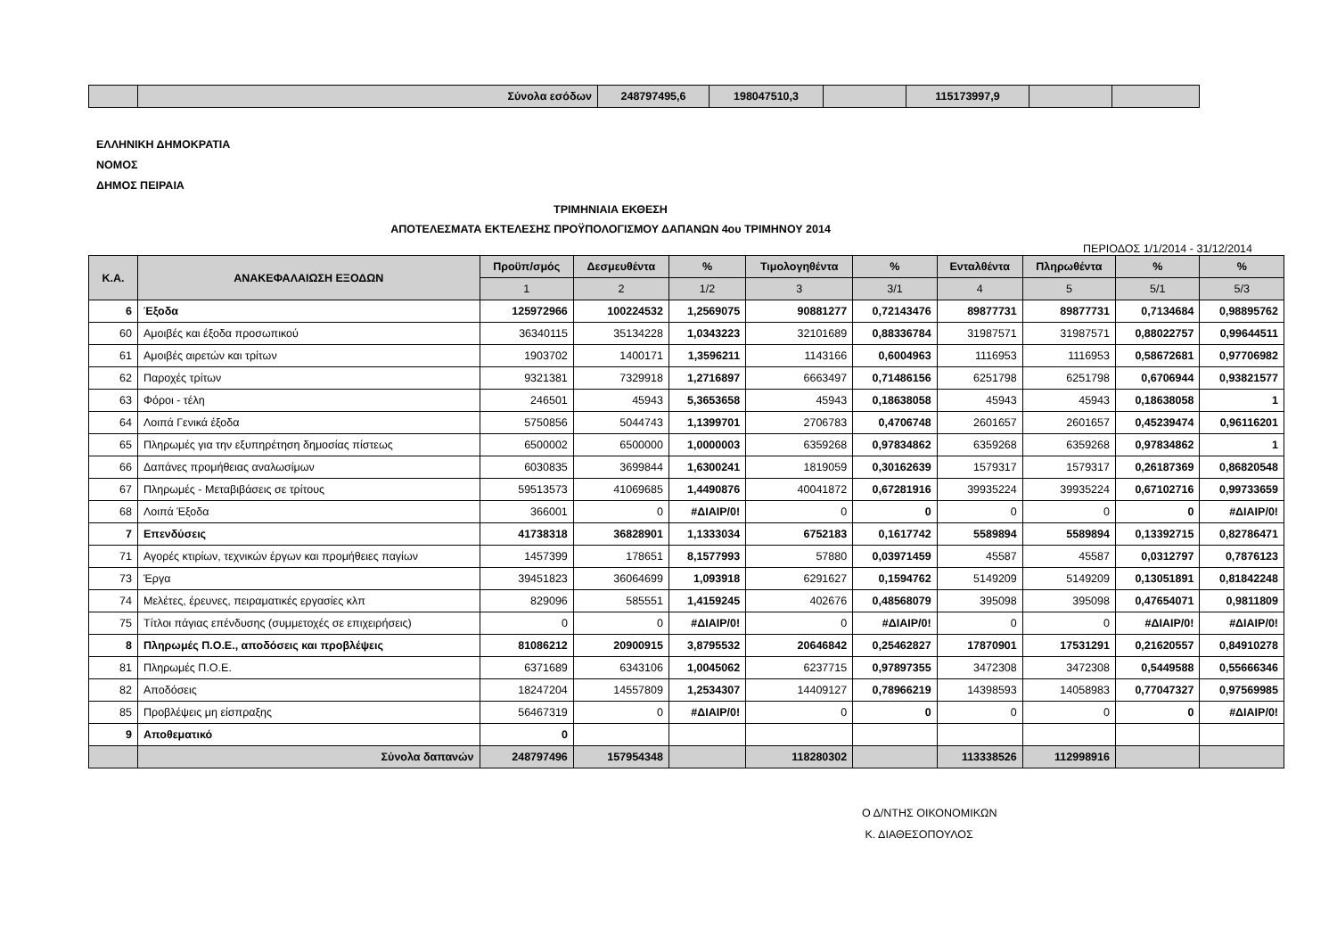| | Σύνολα εσόδων | 248797495,6 | 198047510,3 | | 115173997,9 | | |
ΕΛΛΗΝΙΚΗ ΔΗΜΟΚΡΑΤΙΑ
ΝΟΜΟΣ
ΔΗΜΟΣ ΠΕΙΡΑΙΑ
ΤΡΙΜΗΝΙΑΙΑ ΕΚΘΕΣΗ
ΑΠΟΤΕΛΕΣΜΑΤΑ ΕΚΤΕΛΕΣΗΣ ΠΡΟΫΠΟΛΟΓΙΣΜΟΥ ΔΑΠΑΝΩΝ 4ου ΤΡΙΜΗΝΟΥ 2014
ΠΕΡΙΟΔΟΣ 1/1/2014 - 31/12/2014
| Κ.Α. | ΑΝΑΚΕΦΑΛΑΙΩΣΗ ΕΞΟΔΩΝ | Προϋπ/σμός | Δεσμευθέντα | % | Τιμολογηθέντα | % | Ενταλθέντα | Πληρωθέντα | % | % |
| --- | --- | --- | --- | --- | --- | --- | --- | --- | --- | --- |
| | | 1 | 2 | 1/2 | 3 | 3/1 | 4 | 5 | 5/1 | 5/3 |
| 6 | Έξοδα | 125972966 | 100224532 | 1,2569075 | 90881277 | 0,72143476 | 89877731 | 89877731 | 0,7134684 | 0,98895762 |
| 60 | Αμοιβές και έξοδα προσωπικού | 36340115 | 35134228 | 1,0343223 | 32101689 | 0,88336784 | 31987571 | 31987571 | 0,88022757 | 0,99644511 |
| 61 | Αμοιβές αιρετών και τρίτων | 1903702 | 1400171 | 1,3596211 | 1143166 | 0,6004963 | 1116953 | 1116953 | 0,58672681 | 0,97706982 |
| 62 | Παροχές τρίτων | 9321381 | 7329918 | 1,2716897 | 6663497 | 0,71486156 | 6251798 | 6251798 | 0,6706944 | 0,93821577 |
| 63 | Φόροι - τέλη | 246501 | 45943 | 5,3653658 | 45943 | 0,18638058 | 45943 | 45943 | 0,18638058 | 1 |
| 64 | Λοιπά Γενικά έξοδα | 5750856 | 5044743 | 1,1399701 | 2706783 | 0,4706748 | 2601657 | 2601657 | 0,45239474 | 0,96116201 |
| 65 | Πληρωμές για την εξυπηρέτηση δημοσίας πίστεως | 6500002 | 6500000 | 1,0000003 | 6359268 | 0,97834862 | 6359268 | 6359268 | 0,97834862 | 1 |
| 66 | Δαπάνες προμήθειας αναλωσίμων | 6030835 | 3699844 | 1,6300241 | 1819059 | 0,30162639 | 1579317 | 1579317 | 0,26187369 | 0,86820548 |
| 67 | Πληρωμές - Μεταβιβάσεις σε τρίτους | 59513573 | 41069685 | 1,4490876 | 40041872 | 0,67281916 | 39935224 | 39935224 | 0,67102716 | 0,99733659 |
| 68 | Λοιπά Έξοδα | 366001 | 0 | #ΔΙΑΙΡ/0! | 0 | 0 | 0 | 0 | 0 | #ΔΙΑΙΡ/0! |
| 7 | Επενδύσεις | 41738318 | 36828901 | 1,1333034 | 6752183 | 0,1617742 | 5589894 | 5589894 | 0,13392715 | 0,82786471 |
| 71 | Αγορές κτιρίων, τεχνικών έργων και προμήθειες παγίων | 1457399 | 178651 | 8,1577993 | 57880 | 0,03971459 | 45587 | 45587 | 0,0312797 | 0,7876123 |
| 73 | Έργα | 39451823 | 36064699 | 1,093918 | 6291627 | 0,1594762 | 5149209 | 5149209 | 0,13051891 | 0,81842248 |
| 74 | Μελέτες, έρευνες, πειραματικές εργασίες κλπ | 829096 | 585551 | 1,4159245 | 402676 | 0,48568079 | 395098 | 395098 | 0,47654071 | 0,9811809 |
| 75 | Τίτλοι πάγιας επένδυσης (συμμετοχές σε επιχειρήσεις) | 0 | 0 | #ΔΙΑΙΡ/0! | 0 | #ΔΙΑΙΡ/0! | 0 | 0 | #ΔΙΑΙΡ/0! | #ΔΙΑΙΡ/0! |
| 8 | Πληρωμές Π.Ο.Ε., αποδόσεις και προβλέψεις | 81086212 | 20900915 | 3,8795532 | 20646842 | 0,25462827 | 17870901 | 17531291 | 0,21620557 | 0,84910278 |
| 81 | Πληρωμές Π.Ο.Ε. | 6371689 | 6343106 | 1,0045062 | 6237715 | 0,97897355 | 3472308 | 3472308 | 0,5449588 | 0,55666346 |
| 82 | Αποδόσεις | 18247204 | 14557809 | 1,2534307 | 14409127 | 0,78966219 | 14398593 | 14058983 | 0,77047327 | 0,97569985 |
| 85 | Προβλέψεις μη είσπραξης | 56467319 | 0 | #ΔΙΑΙΡ/0! | 0 | 0 | 0 | 0 | 0 | #ΔΙΑΙΡ/0! |
| 9 | Αποθεματικό | 0 | | | | | | | | |
| | Σύνολα δαπανών | 248797496 | 157954348 | | 118280302 | | 113338526 | 112998916 | | |
Ο Δ/ΝΤΗΣ ΟΙΚΟΝΟΜΙΚΩΝ
Κ. ΔΙΑΘΕΣΟΠΟΥΛΟΣ